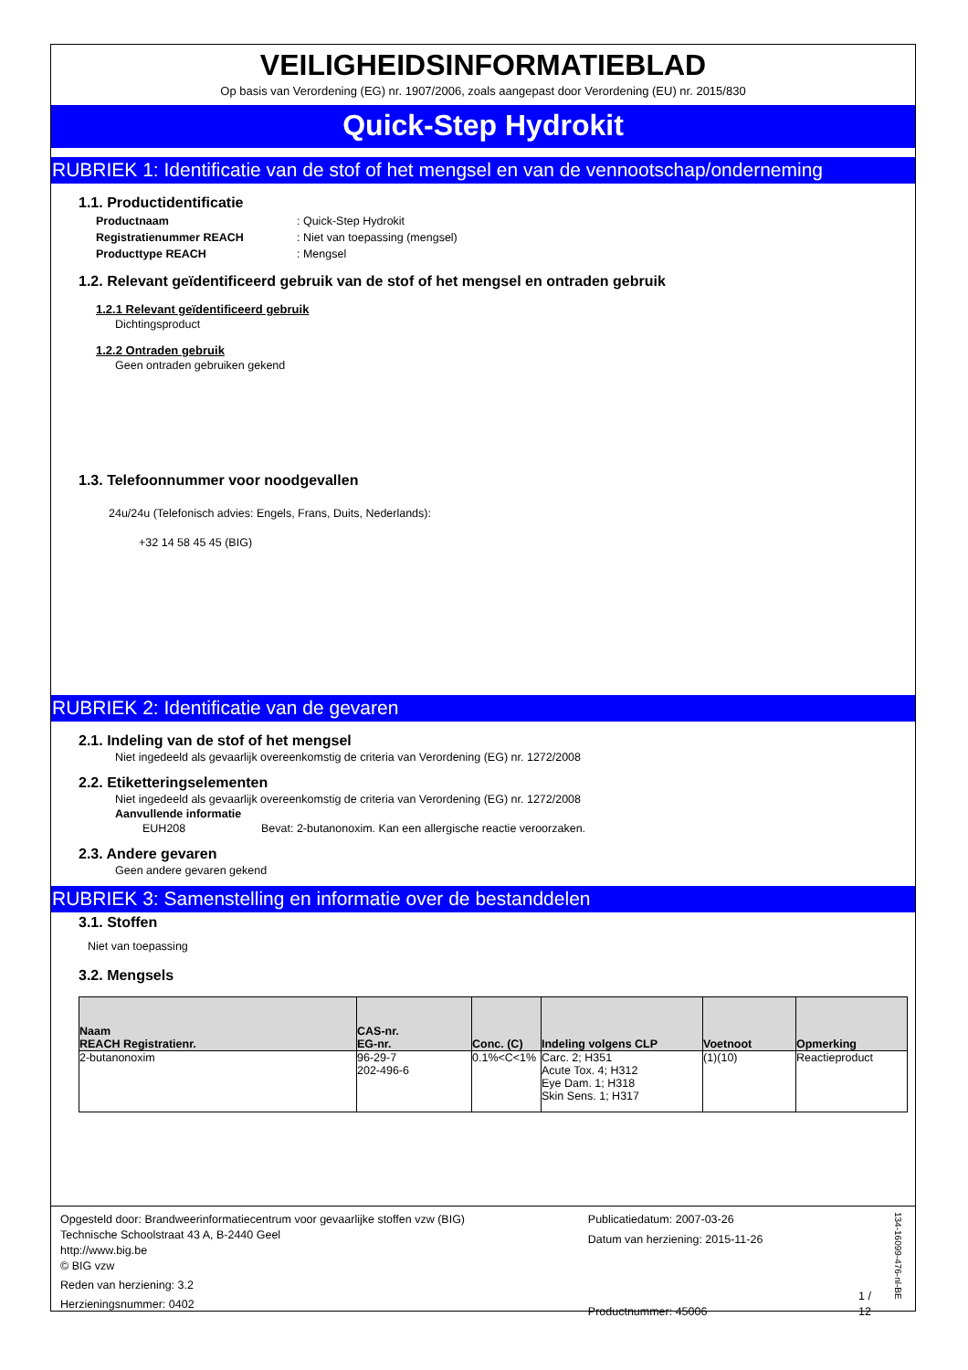VEILIGHEIDSINFORMATIEBLAD
Op basis van Verordening (EG) nr. 1907/2006, zoals aangepast door Verordening (EU) nr. 2015/830
Quick-Step Hydrokit
RUBRIEK 1: Identificatie van de stof of het mengsel en van de vennootschap/onderneming
1.1. Productidentificatie
Productnaam: Quick-Step Hydrokit
Registratienummer REACH: Niet van toepassing (mengsel)
Producttype REACH: Mengsel
1.2. Relevant geïdentificeerd gebruik van de stof of het mengsel en ontraden gebruik
1.2.1 Relevant geïdentificeerd gebruik
Dichtingsproduct
1.2.2 Ontraden gebruik
Geen ontraden gebruiken gekend
1.3. Telefoonnummer voor noodgevallen
24u/24u (Telefonisch advies: Engels, Frans, Duits, Nederlands):
+32 14 58 45 45 (BIG)
RUBRIEK 2: Identificatie van de gevaren
2.1. Indeling van de stof of het mengsel
Niet ingedeeld als gevaarlijk overeenkomstig de criteria van Verordening (EG) nr. 1272/2008
2.2. Etiketteringselementen
Niet ingedeeld als gevaarlijk overeenkomstig de criteria van Verordening (EG) nr. 1272/2008
Aanvullende informatie
EUH208 Bevat: 2-butanonoxim. Kan een allergische reactie veroorzaken.
2.3. Andere gevaren
Geen andere gevaren gekend
RUBRIEK 3: Samenstelling en informatie over de bestanddelen
3.1. Stoffen
Niet van toepassing
3.2. Mengsels
| Naam REACH Registratienr. | CAS-nr. EG-nr. | Conc. (C) | Indeling volgens CLP | Voetnoot | Opmerking |
| --- | --- | --- | --- | --- | --- |
| 2-butanonoxim | 96-29-7 202-496-6 | 0.1%<C<1% | Carc. 2; H351 Acute Tox. 4; H312 Eye Dam. 1; H318 Skin Sens. 1; H317 | (1)(10) | Reactieproduct |
Opgesteld door: Brandweerinformatiecentrum voor gevaarlijke stoffen vzw (BIG)
Technische Schoolstraat 43 A, B-2440 Geel
http://www.big.be
© BIG vzw
Reden van herziening: 3.2
Herzieningsnummer: 0402
Publicatiedatum: 2007-03-26
Datum van herziening: 2015-11-26
Productnummer: 45006
1 / 12
134-16099-476-nl-BE